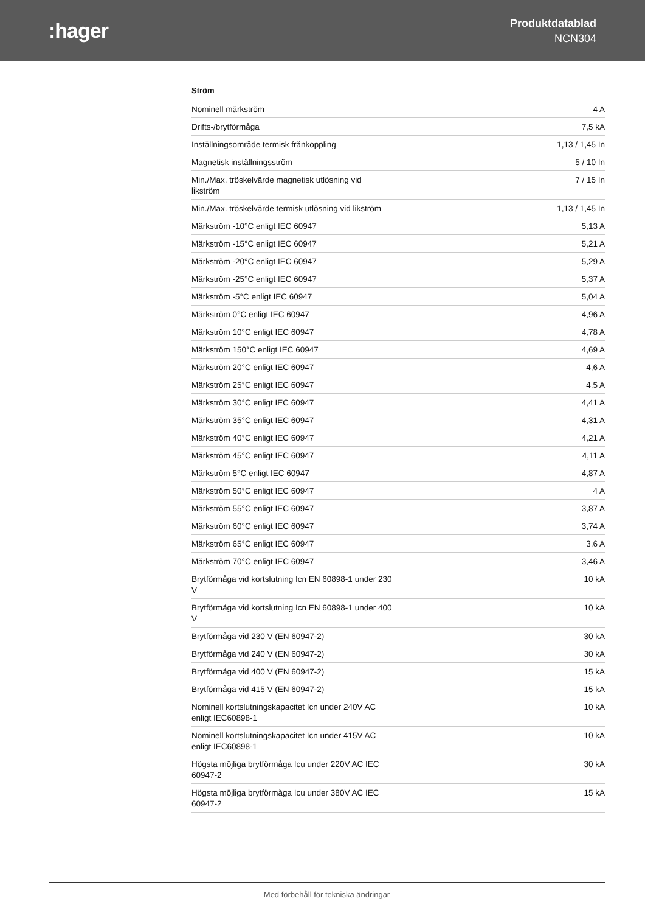:hager
Produktdatablad
NCN304
Ström
| Nominell märkström | 4 A |
| Drifts-/brytförmåga | 7,5 kA |
| Inställningsområde termisk frånkoppling | 1,13 / 1,45 In |
| Magnetisk inställningsström | 5 / 10 In |
| Min./Max. tröskelvärde magnetisk utlösning vid likström | 7 / 15 In |
| Min./Max. tröskelvärde termisk utlösning vid likström | 1,13 / 1,45 In |
| Märkström -10°C enligt IEC 60947 | 5,13 A |
| Märkström -15°C enligt IEC 60947 | 5,21 A |
| Märkström -20°C enligt IEC 60947 | 5,29 A |
| Märkström -25°C enligt IEC 60947 | 5,37 A |
| Märkström -5°C enligt IEC 60947 | 5,04 A |
| Märkström 0°C enligt IEC 60947 | 4,96 A |
| Märkström 10°C enligt IEC 60947 | 4,78 A |
| Märkström 150°C enligt IEC 60947 | 4,69 A |
| Märkström 20°C enligt IEC 60947 | 4,6 A |
| Märkström 25°C enligt IEC 60947 | 4,5 A |
| Märkström 30°C enligt IEC 60947 | 4,41 A |
| Märkström 35°C enligt IEC 60947 | 4,31 A |
| Märkström 40°C enligt IEC 60947 | 4,21 A |
| Märkström 45°C enligt IEC 60947 | 4,11 A |
| Märkström 5°C enligt IEC 60947 | 4,87 A |
| Märkström 50°C enligt IEC 60947 | 4 A |
| Märkström 55°C enligt IEC 60947 | 3,87 A |
| Märkström 60°C enligt IEC 60947 | 3,74 A |
| Märkström 65°C enligt IEC 60947 | 3,6 A |
| Märkström 70°C enligt IEC 60947 | 3,46 A |
| Brytförmåga vid kortslutning Icn EN 60898-1 under 230 V | 10 kA |
| Brytförmåga vid kortslutning Icn EN 60898-1 under 400 V | 10 kA |
| Brytförmåga vid 230 V (EN 60947-2) | 30 kA |
| Brytförmåga vid 240 V (EN 60947-2) | 30 kA |
| Brytförmåga vid 400 V (EN 60947-2) | 15 kA |
| Brytförmåga vid 415 V (EN 60947-2) | 15 kA |
| Nominell kortslutningskapacitet Icn under 240V AC enligt IEC60898-1 | 10 kA |
| Nominell kortslutningskapacitet Icn under 415V AC enligt IEC60898-1 | 10 kA |
| Högsta möjliga brytförmåga Icu under 220V AC IEC 60947-2 | 30 kA |
| Högsta möjliga brytförmåga Icu under 380V AC IEC 60947-2 | 15 kA |
Med förbehåll för tekniska ändringar